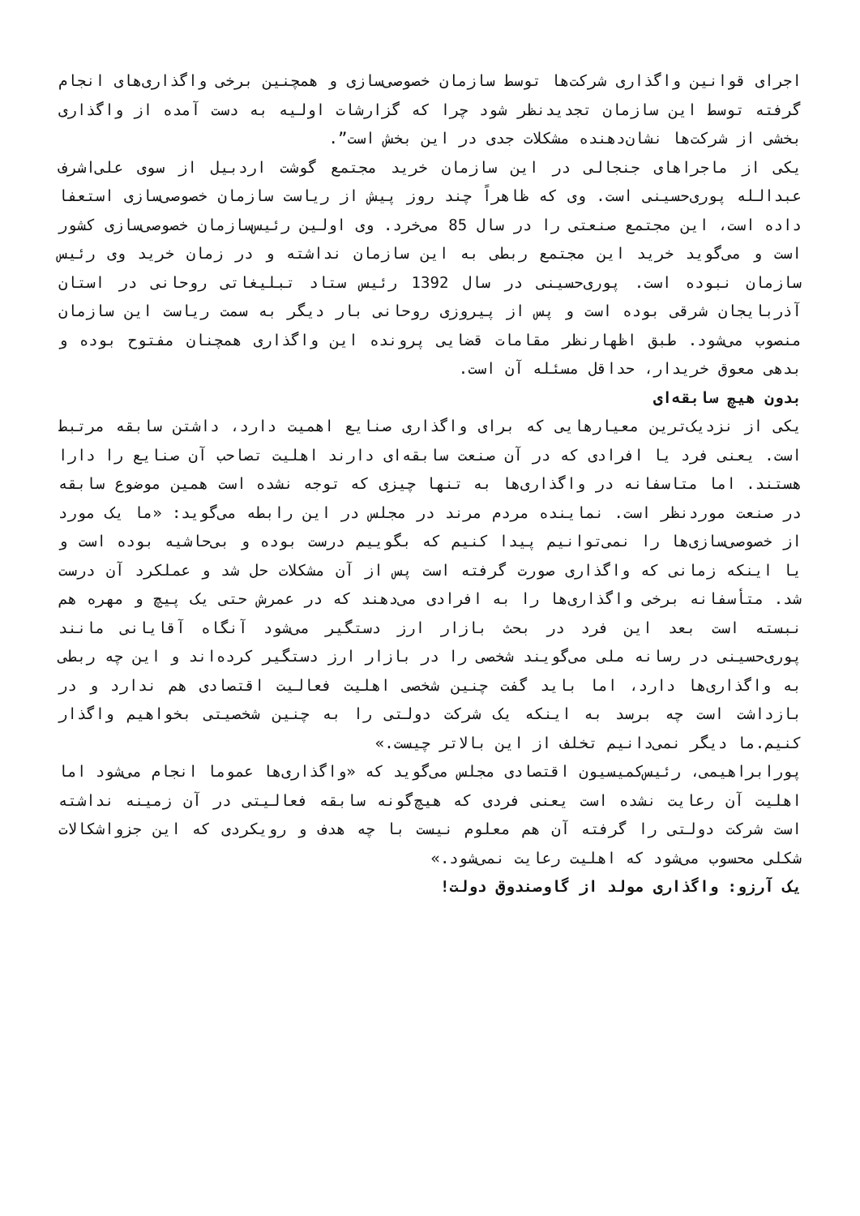اجرای قوانین واگذاری شرکت‌ها توسط سازمان خصوصی‌سازی و همچنین برخی واگذاری‌های انجام گرفته توسط این سازمان تجدیدنظر شود چرا که گزارشات اولیه به دست آمده از واگذاری بخشی از شرکت‌ها نشان‌دهنده مشکلات جدی در این بخش است”.
یکی از ماجراهای جنجالی در این سازمان خرید مجتمع گوشت اردبیل از سوی علی‌اشرف عبدالله پوری‌حسینی است. وی که ظاهراً چند روز پیش از ریاست سازمان خصوصی‌سازی استعفا داده است، این مجتمع صنعتی را در سال 85 می‌خرد. وی اولین رئیس‌سازمان خصوصی‌سازی کشور است و می‌گوید خرید این مجتمع ربطی به این سازمان نداشته و در زمان خرید وی رئیس سازمان نبوده است. پوری‌حسینی در سال 1392 رئیس ستاد تبلیغاتی روحانی در استان آذربایجان شرقی بوده است و پس از پیروزی روحانی بار دیگر به سمت ریاست این سازمان منصوب می‌شود. طبق اظهارنظر مقامات قضایی پرونده این واگذاری همچنان مفتوح بوده و بدهی معوق خریدار، حداقل مسئله آن است.
بدون هیچ سابقه‌ای
یکی از نزدیک‌ترین معیارهایی که برای واگذاری صنایع اهمیت دارد، داشتن سابقه مرتبط است. یعنی فرد یا افرادی که در آن صنعت سابقه‌ای دارند اهلیت تصاحب آن صنایع را دارا هستند. اما متاسفانه در واگذاری‌ها به تنها چیزی که توجه نشده است همین موضوع سابقه در صنعت موردنظر است. نماینده مردم مرند در مجلس در این رابطه می‌گوید: «ما یک مورد از خصوصی‌سازی‌ها را نمی‌توانیم پیدا کنیم که بگوییم درست بوده و بی‌حاشیه بوده است و یا اینکه زمانی که واگذاری صورت گرفته است پس از آن مشکلات حل شد و عملکرد آن درست شد. متأسفانه برخی واگذاری‌ها را به افرادی می‌دهند که در عمرش حتی یک پیچ و مهره هم نبسته است بعد این فرد در بحث بازار ارز دستگیر می‌شود آنگاه آقایانی مانند پوری‌حسینی در رسانه ملی می‌گویند شخصی را در بازار ارز دستگیر کرده‌اند و این چه ربطی به واگذاری‌ها دارد، اما باید گفت چنین شخصی اهلیت فعالیت اقتصادی هم ندارد و در بازداشت است چه برسد به اینکه یک شرکت دولتی را به چنین شخصیتی بخواهیم واگذار کنیم.ما دیگر نمی‌دانیم تخلف از این بالاتر چیست.»
پورابراهیمی، رئیس‌کمیسیون اقتصادی مجلس می‌گوید که «واگذاری‌ها عموما انجام می‌شود اما اهلیت آن رعایت نشده است یعنی فردی که هیچ‌گونه سابقه فعالیتی در آن زمینه نداشته است شرکت دولتی را گرفته آن هم معلوم نیست با چه هدف و رویکردی که این جزواشکالات شکلی محسوب می‌شود که اهلیت رعایت نمی‌شود.»
یک آرزو: واگذاری مولد از گاوصندوق دولت!